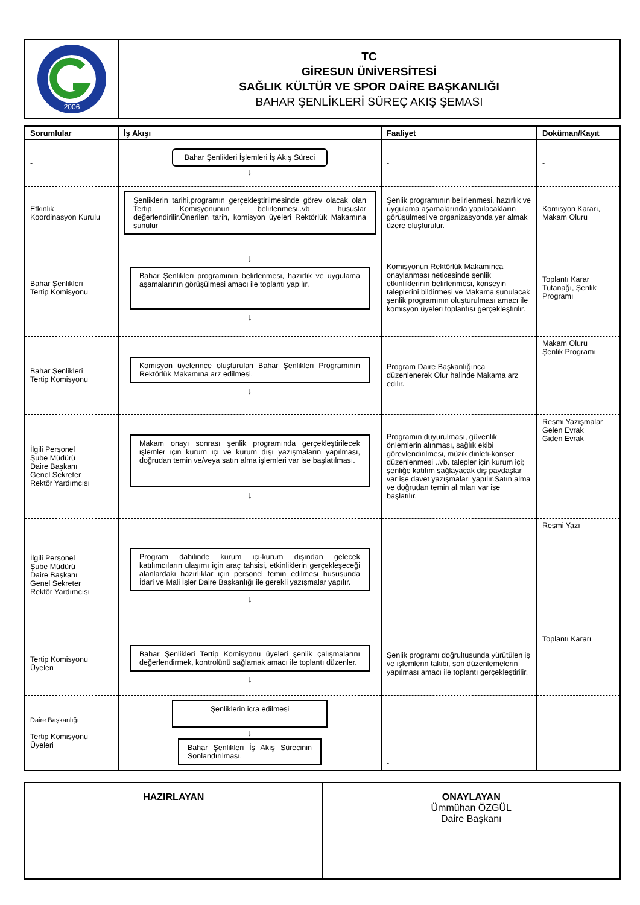2006
TC
GİRESUN ÜNİVERSİTESİ
SAĞLIK KÜLTÜR VE SPOR DAİRE BAŞKANLIĞI
BAHAR ŞENLİKLERİ SÜREÇ AKIŞ ŞEMASI
| Sorumlular | İş Akışı | Faaliyet | Doküman/Kayıt |
| --- | --- | --- | --- |
| - | Bahar Şenlikleri İşlemleri İş Akış Süreci ↓ | - | - |
| Etkinlik Koordinasyon Kurulu | Şenliklerin tarihi,programın gerçekleştirilmesinde görev olacak olan Tertip Komisyonunun belirlenmesi..vb hususlar değerlendirilir.Önerilen tarih, komisyon üyeleri Rektörlük Makamına sunulur | Şenlik programının belirlenmesi, hazırlık ve uygulama aşamalarında yapılacakların görüşülmesi ve organizasyonda yer almak üzere oluşturulur. | Komisyon Kararı, Makam Oluru |
| Bahar Şenlikleri Tertip Komisyonu | ↓ Bahar Şenlikleri programının belirlenmesi, hazırlık ve uygulama aşamalarının görüşülmesi amacı ile toplantı yapılır. ↓ | Komisyonun Rektörlük Makamınca onaylanması neticesinde şenlik etkinliklerinin belirlenmesi, konseyin taleplerini bildirmesi ve Makama sunulacak şenlik programının oluşturulması amacı ile komisyon üyeleri toplantısı gerçekleştirilir. | Toplantı Karar Tutanağı, Şenlik Programı |
| Bahar Şenlikleri Tertip Komisyonu | Komisyon üyelerince oluşturulan Bahar Şenlikleri Programının Rektörlük Makamına arz edilmesi. ↓ | Program Daire Başkanlığınca düzenlenerek Olur halinde Makama arz edilir. | Makam Oluru Şenlik Programı |
| İlgili Personel Şube Müdürü Daire Başkanı Genel Sekreter Rektör Yardımcısı | Makam onayı sonrası şenlik programında gerçekleştirilecek işlemler için kurum içi ve kurum dışı yazışmaların yapılması, doğrudan temin ve/veya satın alma işlemleri var ise başlatılması. ↓ | Programın duyurulması, güvenlik önlemlerin alınması, sağlık ekibi görevlendirilmesi, müzik dinleti-konser düzenlenmesi ..vb. talepler için kurum içi; şenliğe katılım sağlayacak dış paydaşlar var ise davet yazışmaları yapılır.Satın alma ve doğrudan temin alımları var ise başlatılır. | Resmi Yazışmalar Gelen Evrak Giden Evrak |
| İlgili Personel Şube Müdürü Daire Başkanı Genel Sekreter Rektör Yardımcısı | Program dahilinde kurum içi-kurum dışından gelecek katılımcıların ulaşımı için araç tahsisi, etkinliklerin gerçekleşeceği alanlardaki hazırlıklar için personel temin edilmesi hususunda İdari ve Mali İşler Daire Başkanlığı ile gerekli yazışmalar yapılır. ↓ | | Resmi Yazı |
| Tertip Komisyonu Üyeleri | Bahar Şenlikleri Tertip Komisyonu üyeleri şenlik çalışmalarını değerlendirmek, kontrolünü sağlamak amacı ile toplantı düzenler. ↓ | Şenlik programı doğrultusunda yürütülen iş ve işlemlerin takibi, son düzenlemelerin yapılması amacı ile toplantı gerçekleştirilir. | Toplantı Kararı |
| Daire Başkanlığı Tertip Komisyonu Üyeleri | Şenliklerin icra edilmesi ↓ Bahar Şenlikleri İş Akış Sürecinin Sonlandırılması. | - | |
HAZIRLAYAN ONAYLAYAN
Ümmühan ÖZGÜL
Daire Başkanı